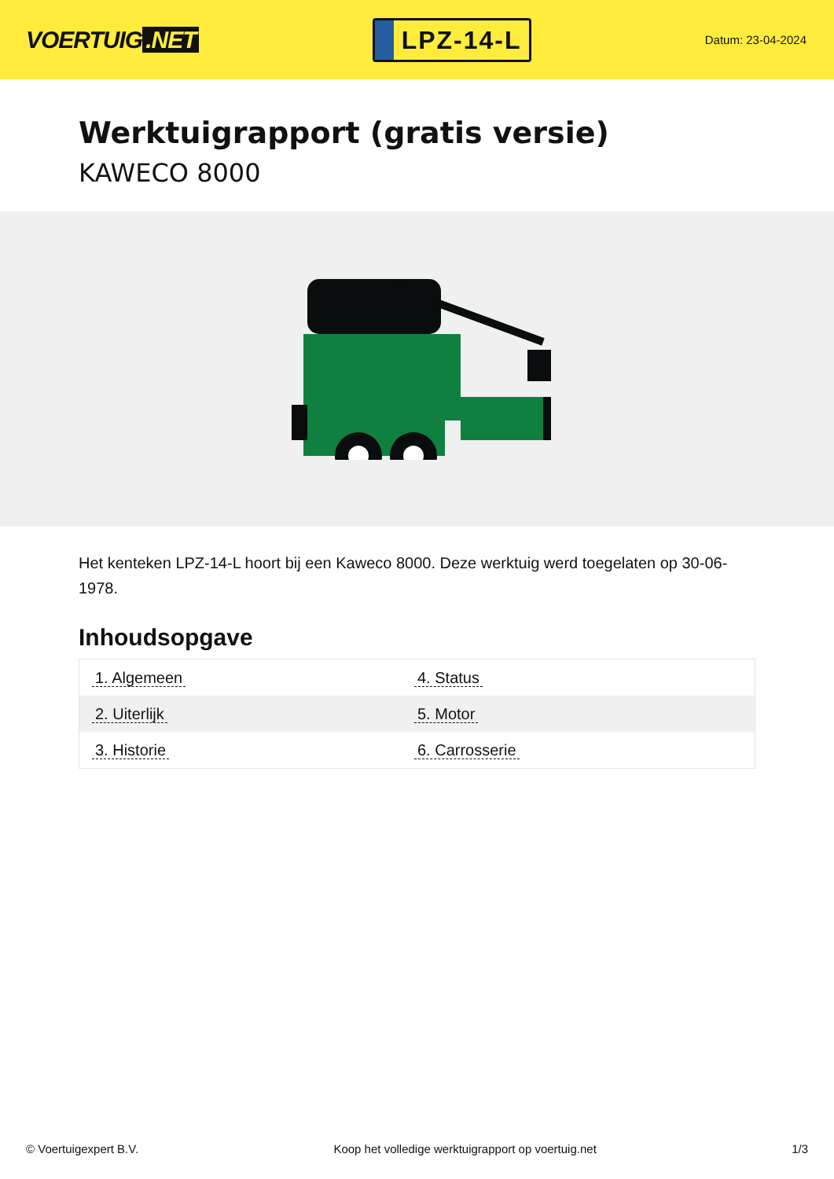VOERTUIG.NET
LPZ-14-L
Datum: 23-04-2024
Werktuigrapport (gratis versie)
KAWECO 8000
Het kenteken LPZ-14-L hoort bij een Kaweco 8000. Deze werktuig werd toegelaten op 30-06-1978.
Inhoudsopgave
| 1. Algemeen | 4. Status |
| 2. Uiterlijk | 5. Motor |
| 3. Historie | 6. Carrosserie |
© Voertuigexpert B.V. Koop het volledige werktuigrapport op voertuig.net 1/3